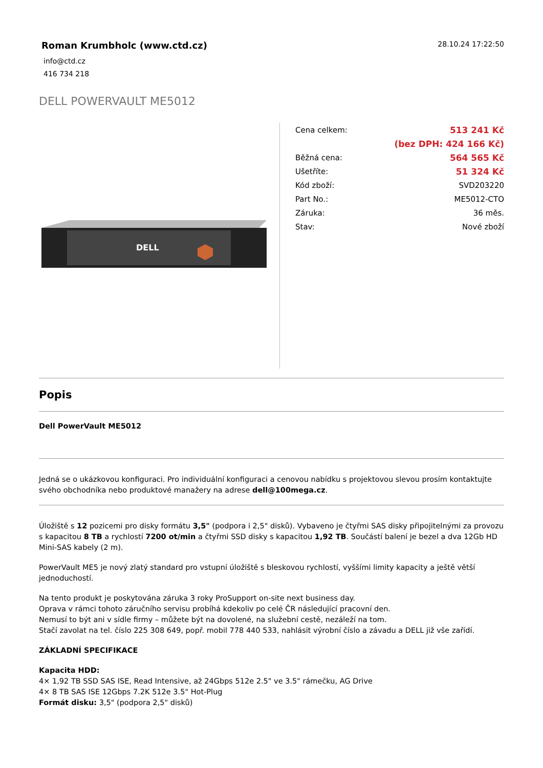Roman Krumbholc (www.ctd.cz)
28.10.24 17:22:50
info@ctd.cz
416 734 218
DELL POWERVAULT ME5012
DELL
| Cena celkem: | 513 241 Kč |
| | (bez DPH: 424 166 Kč) |
| Běžná cena: | 564 565 Kč |
| Ušetříte: | 51 324 Kč |
| Kód zboží: | SVD203220 |
| Part No.: | ME5012-CTO |
| Záruka: | 36 měs. |
| Stav: | Nové zboží |
Popis
Dell PowerVault ME5012
Jedná se o ukázkovou konfiguraci. Pro individuální konfiguraci a cenovou nabídku s projektovou slevou prosím kontaktujte svého obchodníka nebo produktové manažery na adrese dell@100mega.cz.
Úložiště s 12 pozicemi pro disky formátu 3,5" (podpora i 2,5" disků). Vybaveno je čtyřmi SAS disky připojitelnými za provozu s kapacitou 8 TB a rychlostí 7200 ot/min a čtyřmi SSD disky s kapacitou 1,92 TB. Součástí balení je bezel a dva 12Gb HD Mini-SAS kabely (2 m).
PowerVault ME5 je nový zlatý standard pro vstupní úložiště s bleskovou rychlostí, vyššími limity kapacity a ještě větší jednoduchostí.
Na tento produkt je poskytována záruka 3 roky ProSupport on-site next business day.
Oprava v rámci tohoto záručního servisu probíhá kdekoliv po celé ČR následující pracovní den.
Nemusí to být ani v sídle firmy – můžete být na dovolené, na služební cestě, nezáleží na tom.
Stačí zavolat na tel. číslo 225 308 649, popř. mobil 778 440 533, nahlásit výrobní číslo a závadu a DELL již vše zařídí.
ZÁKLADNÍ SPECIFIKACE
Kapacita HDD:
4× 1,92 TB SSD SAS ISE, Read Intensive, až 24Gbps 512e 2.5" ve 3.5" rámečku, AG Drive
4× 8 TB SAS ISE 12Gbps 7.2K 512e 3.5" Hot-Plug
Formát disku: 3,5" (podpora 2,5" disků)